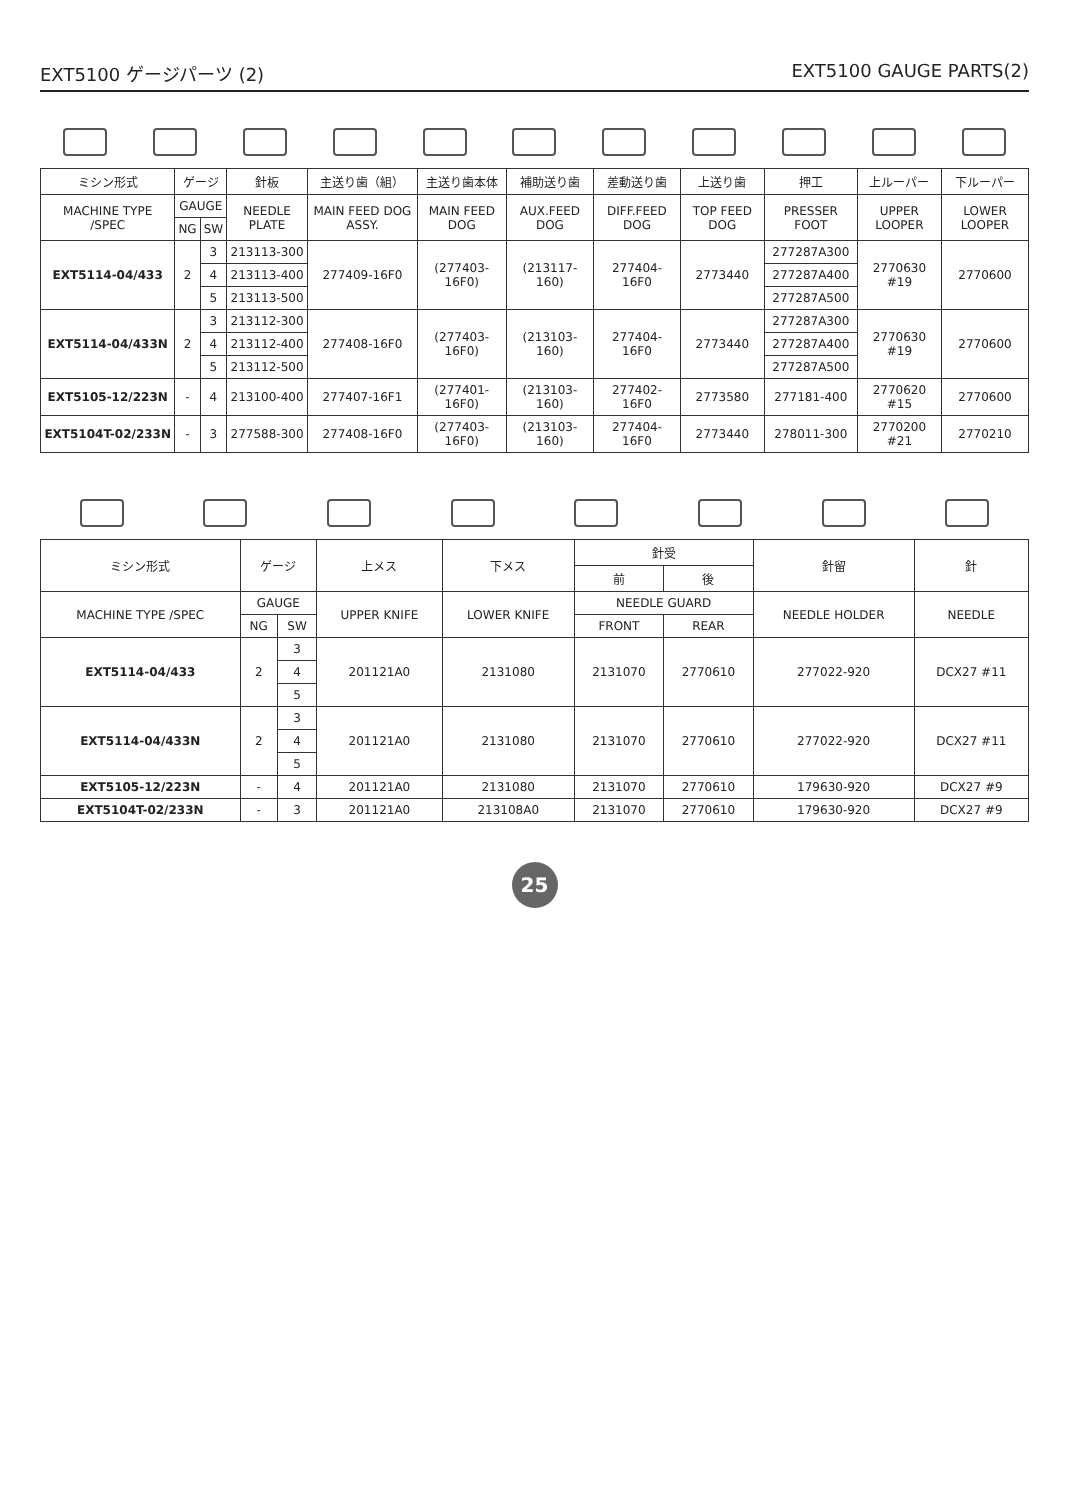EXT5100 ゲージパーツ (2) EXT5100 GAUGE PARTS(2)
| ミシン形式 | ゲージ | | 針板 | 主送り歯（組） | 主送り歯本体 | 補助送り歯 | 差動送り歯 | 上送り歯 | 押工 | 上ルーパー | 下ルーパー |
| --- | --- | --- | --- | --- | --- | --- | --- | --- | --- | --- | --- |
| MACHINE TYPE /SPEC | GAUGE | | NEEDLE PLATE | MAIN FEED DOG ASSY. | MAIN FEED DOG | AUX.FEED DOG | DIFF.FEED DOG | TOP FEED DOG | PRESSER FOOT | UPPER LOOPER | LOWER LOOPER |
| | NG | SW | | | | | | | | | |
| EXT5114-04/433 | 2 | 3 | 213113-300 | 277409-16F0 | (277403-16F0) | (213117-160) | 277404-16F0 | 2773440 | 277287A300 | 2770630 #19 | 2770600 |
| | | 4 | 213113-400 | | | | | | 277287A400 | | |
| | | 5 | 213113-500 | | | | | | 277287A500 | | |
| EXT5114-04/433N | 2 | 3 | 213112-300 | 277408-16F0 | (277403-16F0) | (213103-160) | 277404-16F0 | 2773440 | 277287A300 | 2770630 #19 | 2770600 |
| | | 4 | 213112-400 | | | | | | 277287A400 | | |
| | | 5 | 213112-500 | | | | | | 277287A500 | | |
| EXT5105-12/223N | - | 4 | 213100-400 | 277407-16F1 | (277401-16F0) | (213103-160) | 277402-16F0 | 2773580 | 277181-400 | 2770620 #15 | 2770600 |
| EXT5104T-02/233N | - | 3 | 277588-300 | 277408-16F0 | (277403-16F0) | (213103-160) | 277404-16F0 | 2773440 | 278011-300 | 2770200 #21 | 2770210 |
| ミシン形式 | ゲージ | | 上メス | 下メス | 針受 | | 針留 | 針 |
| --- | --- | --- | --- | --- | --- | --- | --- | --- |
| | | | | | 前 | 後 | | |
| MACHINE TYPE /SPEC | GAUGE | | UPPER KNIFE | LOWER KNIFE | NEEDLE GUARD | | NEEDLE HOLDER | NEEDLE |
| | NG | SW | | | FRONT | REAR | | |
| EXT5114-04/433 | 2 | 3 | 201121A0 | 2131080 | 2131070 | 2770610 | 277022-920 | DCX27 #11 |
| | | 4 | | | | | | |
| | | 5 | | | | | | |
| EXT5114-04/433N | 2 | 3 | 201121A0 | 2131080 | 2131070 | 2770610 | 277022-920 | DCX27 #11 |
| | | 4 | | | | | | |
| | | 5 | | | | | | |
| EXT5105-12/223N | - | 4 | 201121A0 | 2131080 | 2131070 | 2770610 | 179630-920 | DCX27 #9 |
| EXT5104T-02/233N | - | 3 | 201121A0 | 213108A0 | 2131070 | 2770610 | 179630-920 | DCX27 #9 |
25